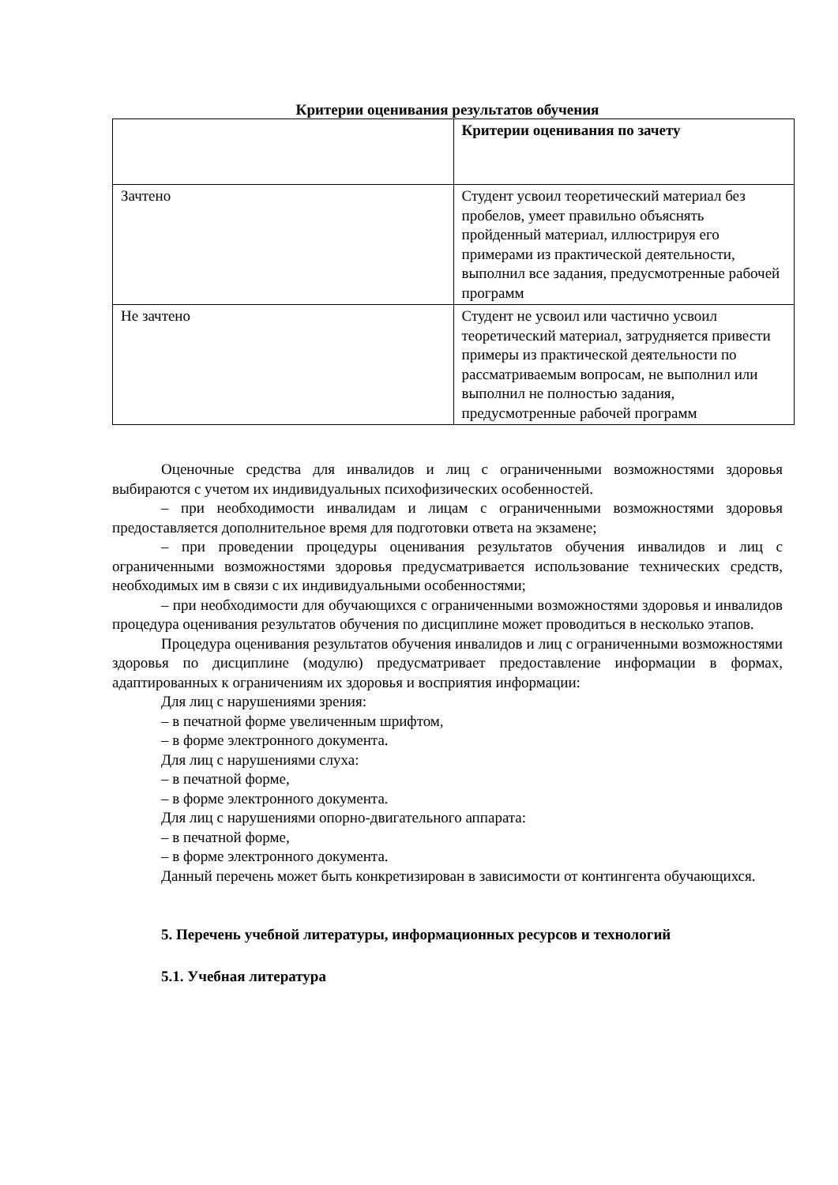Критерии оценивания результатов обучения
| | Критерии оценивания по зачету |
| Зачтено | Студент усвоил теоретический материал без пробелов, умеет правильно объяснять пройденный материал, иллюстрируя его примерами из практической деятельности, выполнил все задания, предусмотренные рабочей программ |
| Не зачтено | Студент не усвоил или частично усвоил теоретический материал, затрудняется привести примеры из практической деятельности по рассматриваемым вопросам, не выполнил или выполнил не полностью задания, предусмотренные рабочей программ |
Оценочные средства для инвалидов и лиц с ограниченными возможностями здоровья выбираются с учетом их индивидуальных психофизических особенностей.
– при необходимости инвалидам и лицам с ограниченными возможностями здоровья предоставляется дополнительное время для подготовки ответа на экзамене;
– при проведении процедуры оценивания результатов обучения инвалидов и лиц с ограниченными возможностями здоровья предусматривается использование технических средств, необходимых им в связи с их индивидуальными особенностями;
– при необходимости для обучающихся с ограниченными возможностями здоровья и инвалидов процедура оценивания результатов обучения по дисциплине может проводиться в несколько этапов.
Процедура оценивания результатов обучения инвалидов и лиц с ограниченными возможностями здоровья по дисциплине (модулю) предусматривает предоставление информации в формах, адаптированных к ограничениям их здоровья и восприятия информации:
Для лиц с нарушениями зрения:
– в печатной форме увеличенным шрифтом,
– в форме электронного документа.
Для лиц с нарушениями слуха:
– в печатной форме,
– в форме электронного документа.
Для лиц с нарушениями опорно-двигательного аппарата:
– в печатной форме,
– в форме электронного документа.
Данный перечень может быть конкретизирован в зависимости от контингента обучающихся.
5. Перечень учебной литературы, информационных ресурсов и технологий
5.1. Учебная литература